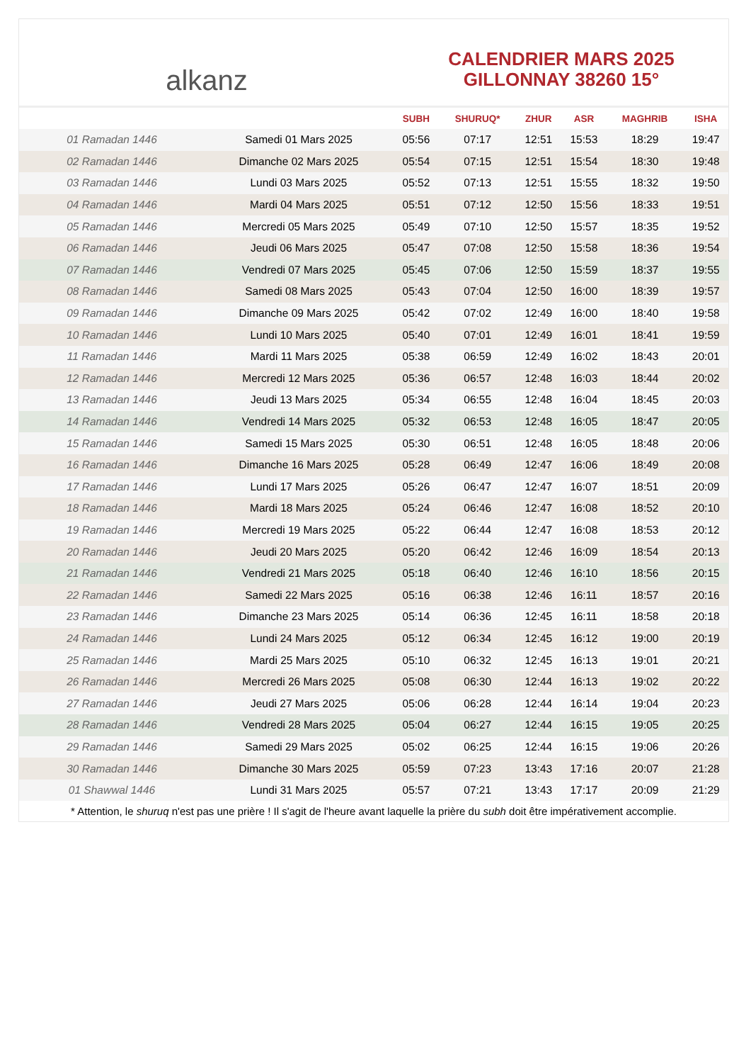alkanz
CALENDRIER MARS 2025
GILLONNAY 38260 15°
| | | SUBH | SHURUQ* | ZHUR | ASR | MAGHRIB | ISHA |
| --- | --- | --- | --- | --- | --- | --- | --- |
| 01 Ramadan 1446 | Samedi 01 Mars 2025 | 05:56 | 07:17 | 12:51 | 15:53 | 18:29 | 19:47 |
| 02 Ramadan 1446 | Dimanche 02 Mars 2025 | 05:54 | 07:15 | 12:51 | 15:54 | 18:30 | 19:48 |
| 03 Ramadan 1446 | Lundi 03 Mars 2025 | 05:52 | 07:13 | 12:51 | 15:55 | 18:32 | 19:50 |
| 04 Ramadan 1446 | Mardi 04 Mars 2025 | 05:51 | 07:12 | 12:50 | 15:56 | 18:33 | 19:51 |
| 05 Ramadan 1446 | Mercredi 05 Mars 2025 | 05:49 | 07:10 | 12:50 | 15:57 | 18:35 | 19:52 |
| 06 Ramadan 1446 | Jeudi 06 Mars 2025 | 05:47 | 07:08 | 12:50 | 15:58 | 18:36 | 19:54 |
| 07 Ramadan 1446 | Vendredi 07 Mars 2025 | 05:45 | 07:06 | 12:50 | 15:59 | 18:37 | 19:55 |
| 08 Ramadan 1446 | Samedi 08 Mars 2025 | 05:43 | 07:04 | 12:50 | 16:00 | 18:39 | 19:57 |
| 09 Ramadan 1446 | Dimanche 09 Mars 2025 | 05:42 | 07:02 | 12:49 | 16:00 | 18:40 | 19:58 |
| 10 Ramadan 1446 | Lundi 10 Mars 2025 | 05:40 | 07:01 | 12:49 | 16:01 | 18:41 | 19:59 |
| 11 Ramadan 1446 | Mardi 11 Mars 2025 | 05:38 | 06:59 | 12:49 | 16:02 | 18:43 | 20:01 |
| 12 Ramadan 1446 | Mercredi 12 Mars 2025 | 05:36 | 06:57 | 12:48 | 16:03 | 18:44 | 20:02 |
| 13 Ramadan 1446 | Jeudi 13 Mars 2025 | 05:34 | 06:55 | 12:48 | 16:04 | 18:45 | 20:03 |
| 14 Ramadan 1446 | Vendredi 14 Mars 2025 | 05:32 | 06:53 | 12:48 | 16:05 | 18:47 | 20:05 |
| 15 Ramadan 1446 | Samedi 15 Mars 2025 | 05:30 | 06:51 | 12:48 | 16:05 | 18:48 | 20:06 |
| 16 Ramadan 1446 | Dimanche 16 Mars 2025 | 05:28 | 06:49 | 12:47 | 16:06 | 18:49 | 20:08 |
| 17 Ramadan 1446 | Lundi 17 Mars 2025 | 05:26 | 06:47 | 12:47 | 16:07 | 18:51 | 20:09 |
| 18 Ramadan 1446 | Mardi 18 Mars 2025 | 05:24 | 06:46 | 12:47 | 16:08 | 18:52 | 20:10 |
| 19 Ramadan 1446 | Mercredi 19 Mars 2025 | 05:22 | 06:44 | 12:47 | 16:08 | 18:53 | 20:12 |
| 20 Ramadan 1446 | Jeudi 20 Mars 2025 | 05:20 | 06:42 | 12:46 | 16:09 | 18:54 | 20:13 |
| 21 Ramadan 1446 | Vendredi 21 Mars 2025 | 05:18 | 06:40 | 12:46 | 16:10 | 18:56 | 20:15 |
| 22 Ramadan 1446 | Samedi 22 Mars 2025 | 05:16 | 06:38 | 12:46 | 16:11 | 18:57 | 20:16 |
| 23 Ramadan 1446 | Dimanche 23 Mars 2025 | 05:14 | 06:36 | 12:45 | 16:11 | 18:58 | 20:18 |
| 24 Ramadan 1446 | Lundi 24 Mars 2025 | 05:12 | 06:34 | 12:45 | 16:12 | 19:00 | 20:19 |
| 25 Ramadan 1446 | Mardi 25 Mars 2025 | 05:10 | 06:32 | 12:45 | 16:13 | 19:01 | 20:21 |
| 26 Ramadan 1446 | Mercredi 26 Mars 2025 | 05:08 | 06:30 | 12:44 | 16:13 | 19:02 | 20:22 |
| 27 Ramadan 1446 | Jeudi 27 Mars 2025 | 05:06 | 06:28 | 12:44 | 16:14 | 19:04 | 20:23 |
| 28 Ramadan 1446 | Vendredi 28 Mars 2025 | 05:04 | 06:27 | 12:44 | 16:15 | 19:05 | 20:25 |
| 29 Ramadan 1446 | Samedi 29 Mars 2025 | 05:02 | 06:25 | 12:44 | 16:15 | 19:06 | 20:26 |
| 30 Ramadan 1446 | Dimanche 30 Mars 2025 | 05:59 | 07:23 | 13:43 | 17:16 | 20:07 | 21:28 |
| 01 Shawwal 1446 | Lundi 31 Mars 2025 | 05:57 | 07:21 | 13:43 | 17:17 | 20:09 | 21:29 |
* Attention, le shuruq n'est pas une prière ! Il s'agit de l'heure avant laquelle la prière du subh doit être impérativement accomplie.